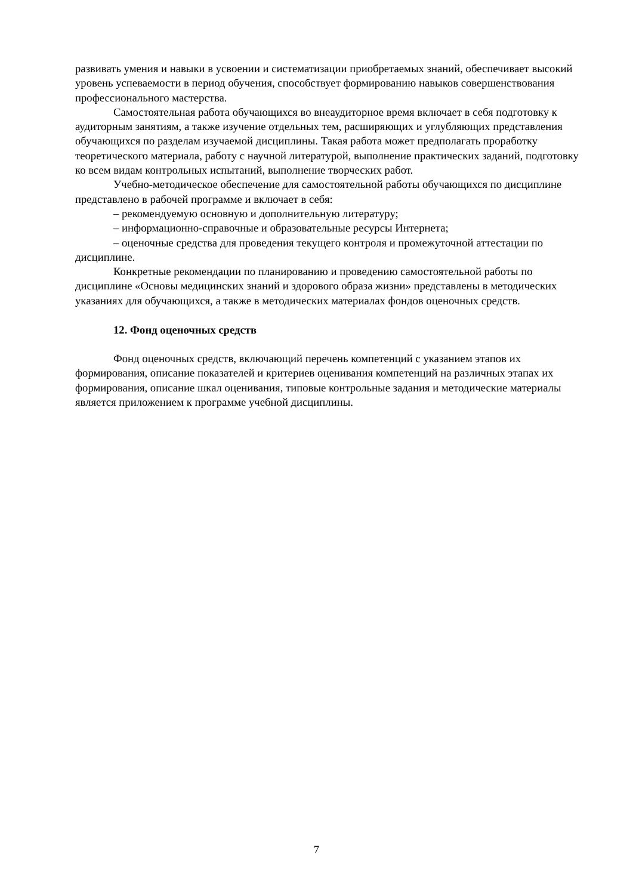развивать умения и навыки в усвоении и систематизации приобретаемых знаний, обеспечивает высокий уровень успеваемости в период обучения, способствует формированию навыков совершенствования профессионального мастерства.
Самостоятельная работа обучающихся во внеаудиторное время включает в себя подготовку к аудиторным занятиям, а также изучение отдельных тем, расширяющих и углубляющих представления обучающихся по разделам изучаемой дисциплины. Такая работа может предполагать проработку теоретического материала, работу с научной литературой, выполнение практических заданий, подготовку ко всем видам контрольных испытаний, выполнение творческих работ.
Учебно-методическое обеспечение для самостоятельной работы обучающихся по дисциплине представлено в рабочей программе и включает в себя:
– рекомендуемую основную и дополнительную литературу;
– информационно-справочные и образовательные ресурсы Интернета;
– оценочные средства для проведения текущего контроля и промежуточной аттестации по дисциплине.
Конкретные рекомендации по планированию и проведению самостоятельной работы по дисциплине «Основы медицинских знаний и здорового образа жизни» представлены в методических указаниях для обучающихся, а также в методических материалах фондов оценочных средств.
12. Фонд оценочных средств
Фонд оценочных средств, включающий перечень компетенций с указанием этапов их формирования, описание показателей и критериев оценивания компетенций на различных этапах их формирования, описание шкал оценивания, типовые контрольные задания и методические материалы является приложением к программе учебной дисциплины.
7